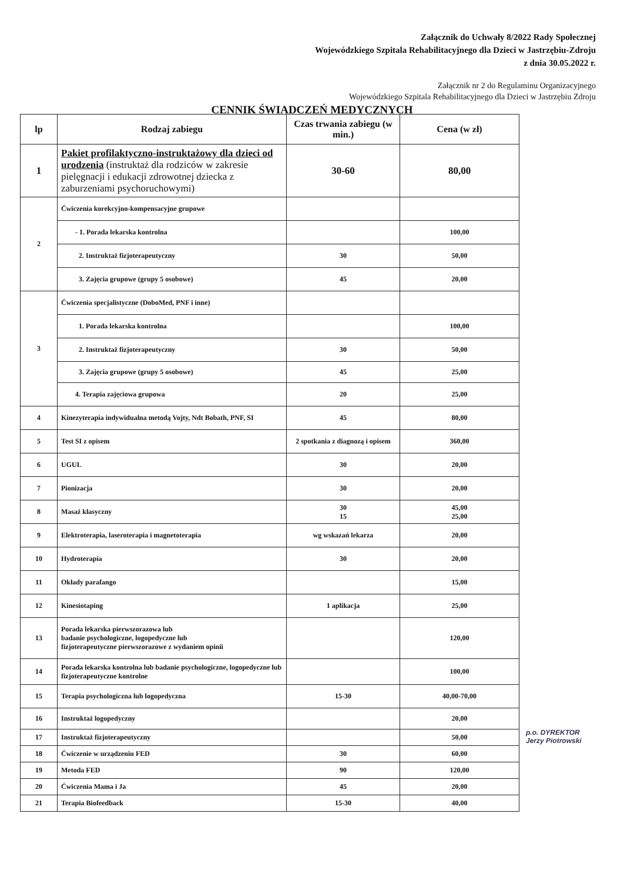Załącznik do Uchwały 8/2022 Rady Społecznej
Wojewódzkiego Szpitala Rehabilitacyjnego dla Dzieci w Jastrzębiu-Zdroju
z dnia 30.05.2022 r.
Załącznik nr 2 do Regulaminu Organizacyjnego
Wojewódzkiego Szpitala Rehabilitacyjnego dla Dzieci w Jastrzębiu Zdroju
CENNIK ŚWIADCZEŃ MEDYCZNYCH
| lp | Rodzaj zabiegu | Czas trwania zabiegu (w min.) | Cena (w zł) |
| --- | --- | --- | --- |
| 1 | Pakiet profilaktyczno-instruktażowy dla dzieci od urodzenia (instruktaż dla rodziców w zakresie pielęgnacji i edukacji zdrowotnej dziecka z zaburzeniami psychoruchowymi) | 30-60 | 80,00 |
| 2 | Ćwiczenia korekcyjno-kompensacyjne grupowe | | |
| | - 1. Porada lekarska kontrolna | | 100,00 |
| | 2. Instruktaż fizjoterapeutyczny | 30 | 50,00 |
| | 3. Zajęcia grupowe (grupy 5 osobowe) | 45 | 20,00 |
| 3 | Ćwiczenia specjalistyczne (DoboMed, PNF i inne) | | |
| | 1. Porada lekarska kontrolna | | 100,00 |
| | 2. Instruktaż fizjoterapeutyczny | 30 | 50,00 |
| | 3. Zajęcia grupowe (grupy 5 osobowe) | 45 | 25,00 |
| | 4. Terapia zajęciowa grupowa | 20 | 25,00 |
| 4 | Kinezyterapia indywidualna metodą Vojty, Ndt Bobath, PNF, SI | 45 | 80,00 |
| 5 | Test SI z opisem | 2 spotkania z diagnozą i opisem | 360,00 |
| 6 | UGUL | 30 | 20,00 |
| 7 | Pionizacja | 30 | 20,00 |
| 8 | Masaż klasyczny | 30 15 | 45,00 25,00 |
| 9 | Elektroterapia, laseroterapia i magnetoterapia | wg wskazań lekarza | 20,00 |
| 10 | Hydroterapia | 30 | 20,00 |
| 11 | Okłady parafango | | 15,00 |
| 12 | Kinesiotaping | 1 aplikacja | 25,00 |
| 13 | Porada lekarska pierwszorazowa lub badanie psychologiczne, logopedyczne lub fizjoterapeutyczne pierwszorazowe z wydaniem opinii | | 120,00 |
| 14 | Porada lekarska kontrolna lub badanie psychologiczne, logopedyczne lub fizjoterapeutyczne kontrolne | | 100,00 |
| 15 | Terapia psychologiczna lub logopedyczna | 15-30 | 40,00-70,00 |
| 16 | Instruktaż logopedyczny | | 20,00 |
| 17 | Instruktaż fizjoterapeutyczny | | 50,00 |
| 18 | Ćwiczenie w urządzeniu FED | 30 | 60,00 |
| 19 | Metoda FED | 90 | 120,00 |
| 20 | Ćwiczenia Mama i Ja | 45 | 20,00 |
| 21 | Terapia Biofeedback | 15-30 | 40,00 |
p.o. DYREKTOR
Jerzy Piotrowski